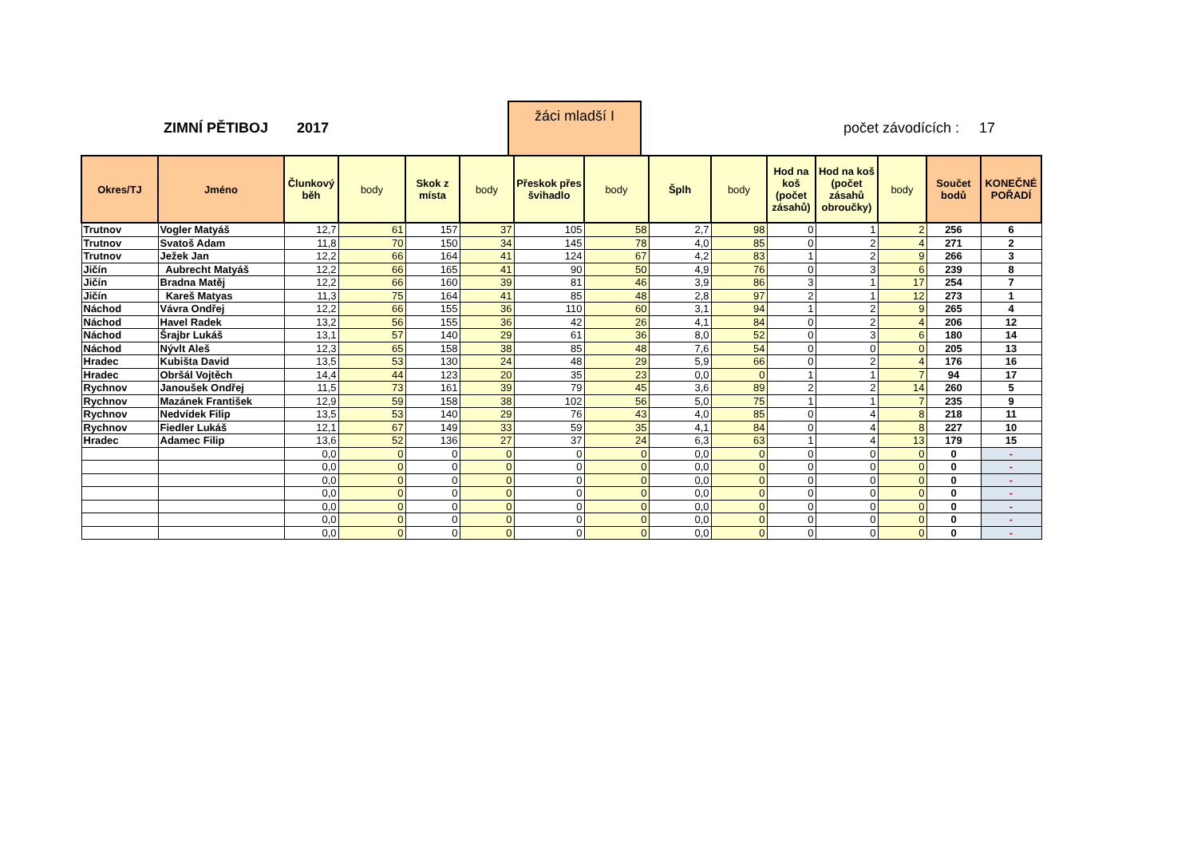ZIMNÍ PĚTIBOJ 2017
žáci mladší I
počet závodících : 17
| Okres/TJ | Jméno | Člunkový běh | body | Skok z místa | body | Přeskok přes švihadlo | body | Šplh | body | Hod na koš (počet zásahů) | Hod na koš (počet zásahů obroučky) | body | Součet bodů | KONEČNÉ POŘADÍ |
| --- | --- | --- | --- | --- | --- | --- | --- | --- | --- | --- | --- | --- | --- | --- |
| Trutnov | Vogler Matyáš | 12,7 | 61 | 157 | 37 | 105 | 58 | 2,7 | 98 | 0 | 1 | 2 | 256 | 6 |
| Trutnov | Svatoš Adam | 11,8 | 70 | 150 | 34 | 145 | 78 | 4,0 | 85 | 0 | 2 | 4 | 271 | 2 |
| Trutnov | Ježek Jan | 12,2 | 66 | 164 | 41 | 124 | 67 | 4,2 | 83 | 1 | 2 | 9 | 266 | 3 |
| Jičín | Aubrecht Matyáš | 12,2 | 66 | 165 | 41 | 90 | 50 | 4,9 | 76 | 0 | 3 | 6 | 239 | 8 |
| Jičín | Bradna Matěj | 12,2 | 66 | 160 | 39 | 81 | 46 | 3,9 | 86 | 3 | 1 | 17 | 254 | 7 |
| Jičín | Kareš Matyas | 11,3 | 75 | 164 | 41 | 85 | 48 | 2,8 | 97 | 2 | 1 | 12 | 273 | 1 |
| Náchod | Vávra Ondřej | 12,2 | 66 | 155 | 36 | 110 | 60 | 3,1 | 94 | 1 | 2 | 9 | 265 | 4 |
| Náchod | Havel Radek | 13,2 | 56 | 155 | 36 | 42 | 26 | 4,1 | 84 | 0 | 2 | 4 | 206 | 12 |
| Náchod | Šrajbr Lukáš | 13,1 | 57 | 140 | 29 | 61 | 36 | 8,0 | 52 | 0 | 3 | 6 | 180 | 14 |
| Náchod | Nývlt Aleš | 12,3 | 65 | 158 | 38 | 85 | 48 | 7,6 | 54 | 0 | 0 | 0 | 205 | 13 |
| Hradec | Kubišta David | 13,5 | 53 | 130 | 24 | 48 | 29 | 5,9 | 66 | 0 | 2 | 4 | 176 | 16 |
| Hradec | Obršál Vojtěch | 14,4 | 44 | 123 | 20 | 35 | 23 | 0,0 | 0 | 1 | 1 | 7 | 94 | 17 |
| Rychnov | Janoušek Ondřej | 11,5 | 73 | 161 | 39 | 79 | 45 | 3,6 | 89 | 2 | 2 | 14 | 260 | 5 |
| Rychnov | Mazánek František | 12,9 | 59 | 158 | 38 | 102 | 56 | 5,0 | 75 | 1 | 1 | 7 | 235 | 9 |
| Rychnov | Nedvídek Filip | 13,5 | 53 | 140 | 29 | 76 | 43 | 4,0 | 85 | 0 | 4 | 8 | 218 | 11 |
| Rychnov | Fiedler Lukáš | 12,1 | 67 | 149 | 33 | 59 | 35 | 4,1 | 84 | 0 | 4 | 8 | 227 | 10 |
| Hradec | Adamec Filip | 13,6 | 52 | 136 | 27 | 37 | 24 | 6,3 | 63 | 1 | 4 | 13 | 179 | 15 |
| | | 0,0 | 0 | 0 | 0 | 0 | 0 | 0,0 | 0 | 0 | 0 | 0 | 0 | - |
| | | 0,0 | 0 | 0 | 0 | 0 | 0 | 0,0 | 0 | 0 | 0 | 0 | 0 | - |
| | | 0,0 | 0 | 0 | 0 | 0 | 0 | 0,0 | 0 | 0 | 0 | 0 | 0 | - |
| | | 0,0 | 0 | 0 | 0 | 0 | 0 | 0,0 | 0 | 0 | 0 | 0 | 0 | - |
| | | 0,0 | 0 | 0 | 0 | 0 | 0 | 0,0 | 0 | 0 | 0 | 0 | 0 | - |
| | | 0,0 | 0 | 0 | 0 | 0 | 0 | 0,0 | 0 | 0 | 0 | 0 | 0 | - |
| | | 0,0 | 0 | 0 | 0 | 0 | 0 | 0,0 | 0 | 0 | 0 | 0 | 0 | - |